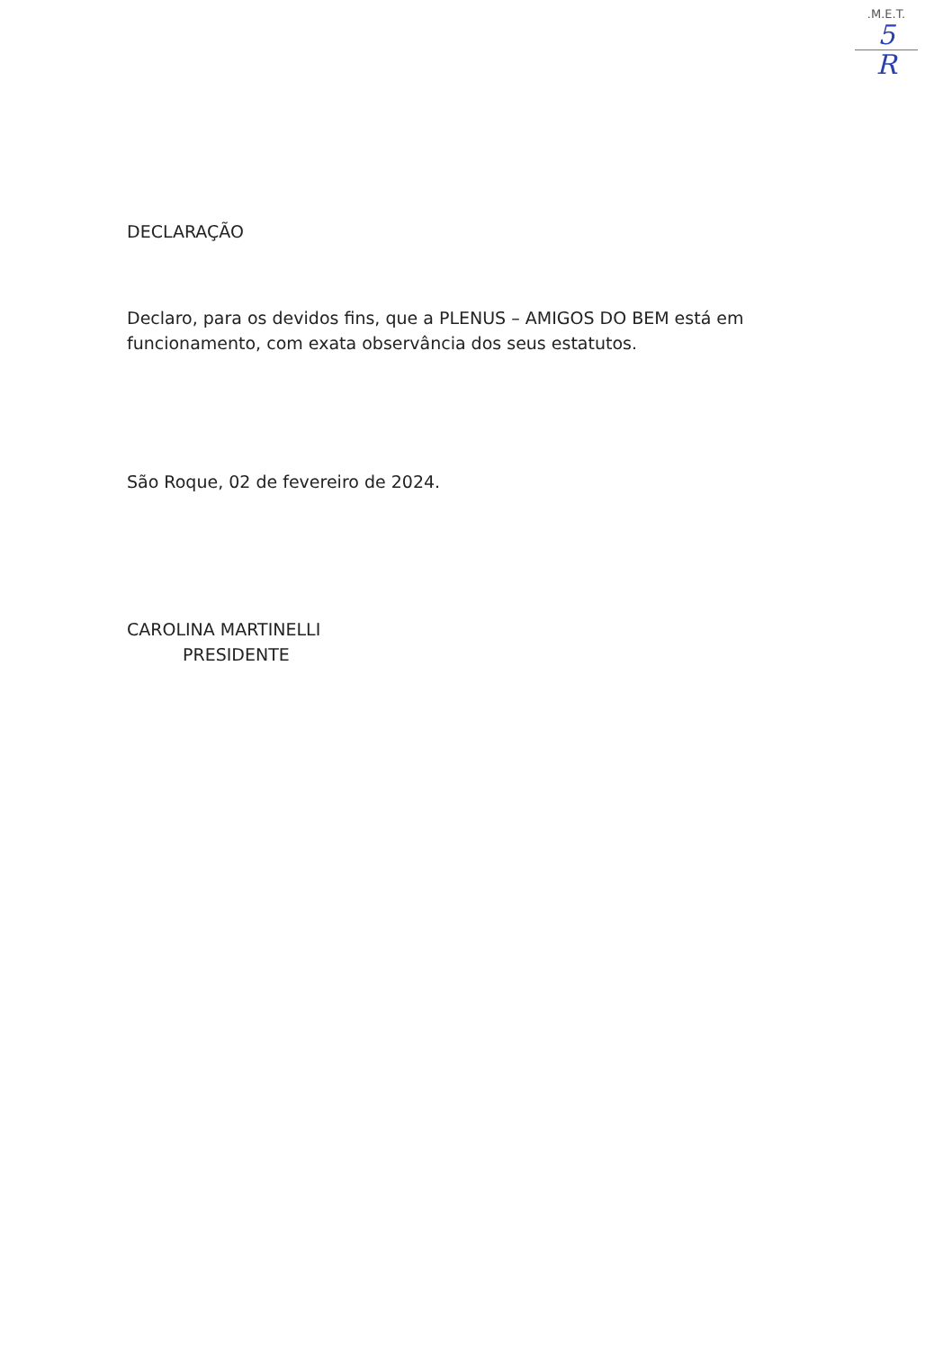.M.E.T.
5
R
DECLARAÇÃO
Declaro, para os devidos fins, que a PLENUS – AMIGOS DO BEM está em funcionamento, com exata observância dos seus estatutos.
São Roque, 02 de fevereiro de 2024.
CAROLINA MARTINELLI
PRESIDENTE